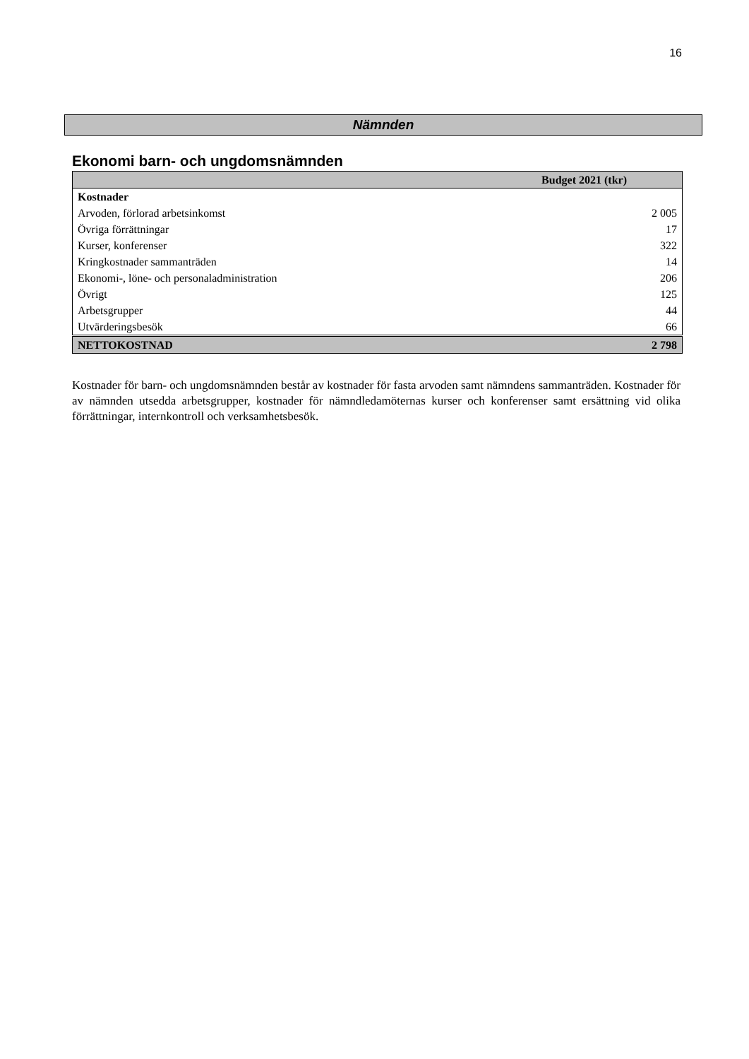16
Nämnden
Ekonomi barn- och ungdomsnämnden
| Budget 2021 (tkr) | |
| --- | --- |
| Kostnader | |
| Arvoden, förlorad arbetsinkomst | 2 005 |
| Övriga förrättningar | 17 |
| Kurser, konferenser | 322 |
| Kringkostnader sammanträden | 14 |
| Ekonomi-, löne- och personaladministration | 206 |
| Övrigt | 125 |
| Arbetsgrupper | 44 |
| Utvärderingsbesök | 66 |
| NETTOKOSTNAD | 2 798 |
Kostnader för barn- och ungdomsnämnden består av kostnader för fasta arvoden samt nämndens sammanträden. Kostnader för av nämnden utsedda arbetsgrupper, kostnader för nämndledamöternas kurser och konferenser samt ersättning vid olika förrättningar, internkontroll och verksamhetsbesök.